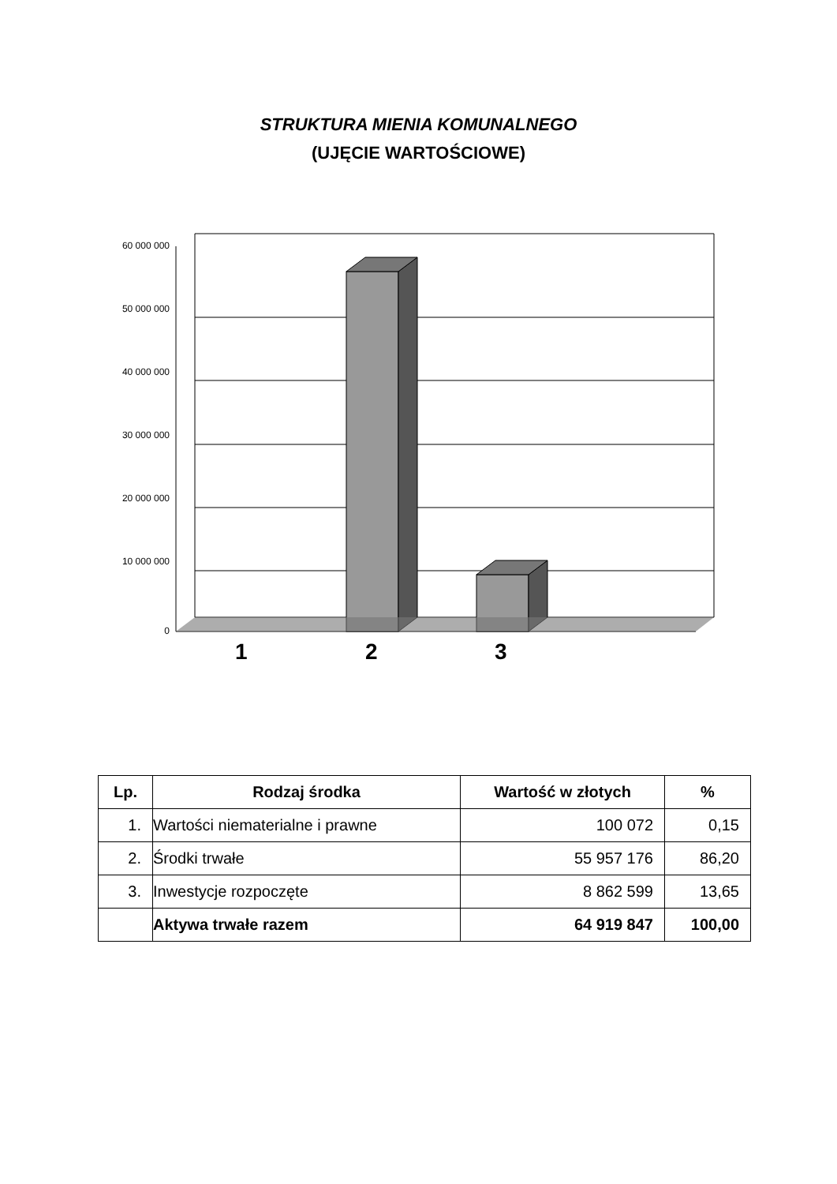STRUKTURA MIENIA KOMUNALNEGO
(UJĘCIE WARTOŚCIOWE)
60 000 000
50 000 000
40 000 000
30 000 000
20 000 000
10 000 000
0
1 2 3
| Lp. | Rodzaj środka | Wartość w złotych | % |
| --- | --- | --- | --- |
| 1. | Wartości niematerialne i prawne | 100 072 | 0,15 |
| 2. | Środki trwałe | 55 957 176 | 86,20 |
| 3. | Inwestycje rozpoczęte | 8 862 599 | 13,65 |
| | Aktywa trwałe razem | 64 919 847 | 100,00 |